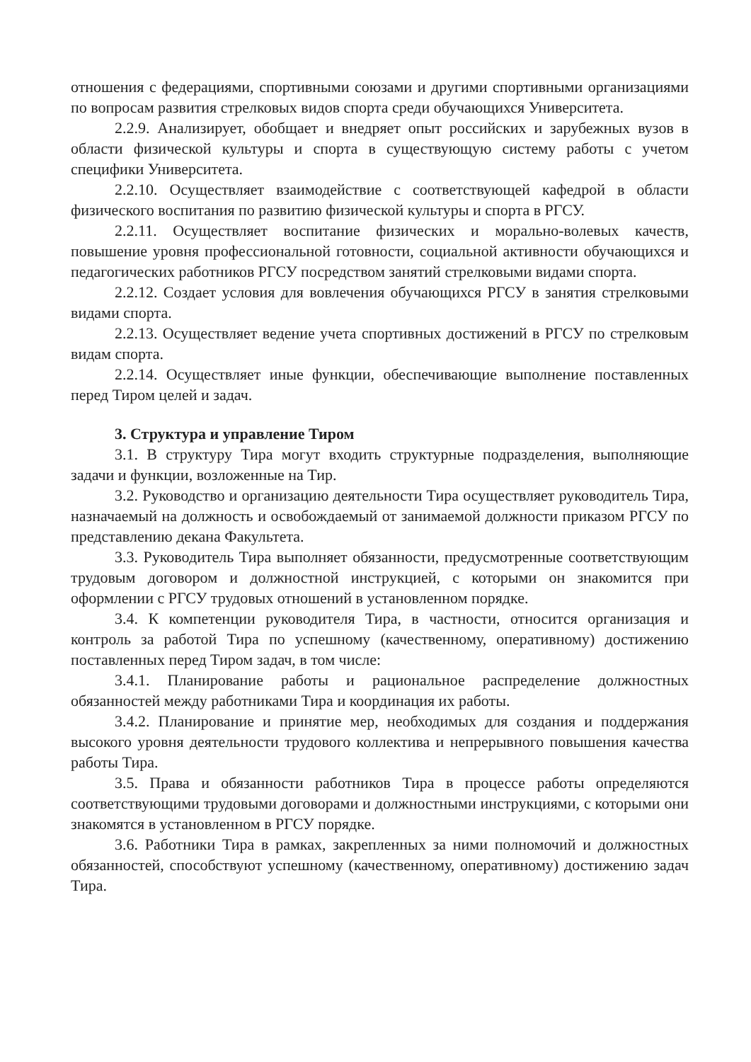отношения с федерациями, спортивными союзами и другими спортивными организациями по вопросам развития стрелковых видов спорта среди обучающихся Университета.
2.2.9. Анализирует, обобщает и внедряет опыт российских и зарубежных вузов в области физической культуры и спорта в существующую систему работы с учетом специфики Университета.
2.2.10. Осуществляет взаимодействие с соответствующей кафедрой в области физического воспитания по развитию физической культуры и спорта в РГСУ.
2.2.11. Осуществляет воспитание физических и морально-волевых качеств, повышение уровня профессиональной готовности, социальной активности обучающихся и педагогических работников РГСУ посредством занятий стрелковыми видами спорта.
2.2.12. Создает условия для вовлечения обучающихся РГСУ в занятия стрелковыми видами спорта.
2.2.13. Осуществляет ведение учета спортивных достижений в РГСУ по стрелковым видам спорта.
2.2.14. Осуществляет иные функции, обеспечивающие выполнение поставленных перед Тиром целей и задач.
3. Структура и управление Тиром
3.1. В структуру Тира могут входить структурные подразделения, выполняющие задачи и функции, возложенные на Тир.
3.2. Руководство и организацию деятельности Тира осуществляет руководитель Тира, назначаемый на должность и освобождаемый от занимаемой должности приказом РГСУ по представлению декана Факультета.
3.3. Руководитель Тира выполняет обязанности, предусмотренные соответствующим трудовым договором и должностной инструкцией, с которыми он знакомится при оформлении с РГСУ трудовых отношений в установленном порядке.
3.4. К компетенции руководителя Тира, в частности, относится организация и контроль за работой Тира по успешному (качественному, оперативному) достижению поставленных перед Тиром задач, в том числе:
3.4.1. Планирование работы и рациональное распределение должностных обязанностей между работниками Тира и координация их работы.
3.4.2. Планирование и принятие мер, необходимых для создания и поддержания высокого уровня деятельности трудового коллектива и непрерывного повышения качества работы Тира.
3.5. Права и обязанности работников Тира в процессе работы определяются соответствующими трудовыми договорами и должностными инструкциями, с которыми они знакомятся в установленном в РГСУ порядке.
3.6. Работники Тира в рамках, закрепленных за ними полномочий и должностных обязанностей, способствуют успешному (качественному, оперативному) достижению задач Тира.